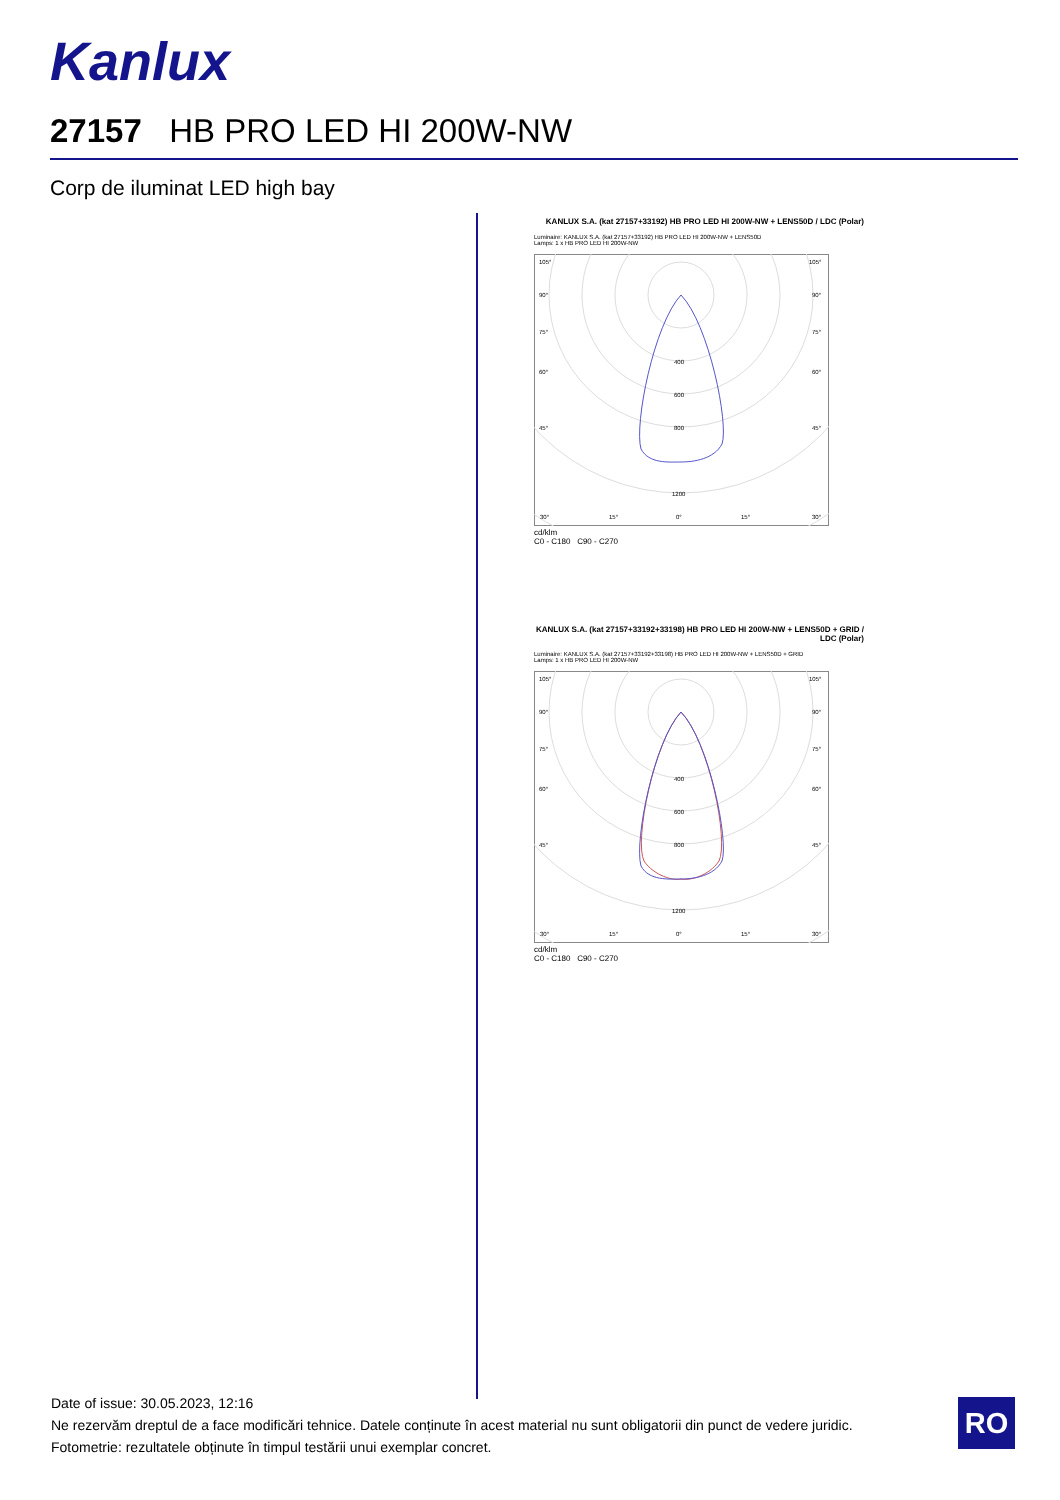Kanlux
27157 HB PRO LED HI 200W-NW
Corp de iluminat LED high bay
KANLUX S.A. (kat 27157+33192) HB PRO LED HI 200W-NW + LENS50D / LDC (Polar)
Luminaire: KANLUX S.A. (kat 27157+33192) HB PRO LED HI 200W-NW + LENS50D
Lamps: 1 x HB PRO LED HI 200W-NW
105°
90°
75°
60°
45°
30°
15°
0°
15°
30°
400
600
800
1200
105°
90°
75°
60°
45°
cd/klm
C0 - C180 C90 - C270
KANLUX S.A. (kat 27157+33192+33198) HB PRO LED HI 200W-NW + LENS50D + GRID / LDC (Polar)
Luminaire: KANLUX S.A. (kat 27157+33192+33198) HB PRO LED HI 200W-NW + LENS50D + GRID
Lamps: 1 x HB PRO LED HI 200W-NW
105°
90°
75°
60°
45°
30°
15°
0°
15°
30°
400
600
800
1200
105°
90°
75°
60°
45°
cd/klm
C0 - C180 C90 - C270
Date of issue: 30.05.2023, 12:16
Ne rezervăm dreptul de a face modificări tehnice. Datele conținute în acest material nu sunt obligatorii din punct de vedere juridic.
Fotometrie: rezultatele obținute în timpul testării unui exemplar concret.
RO